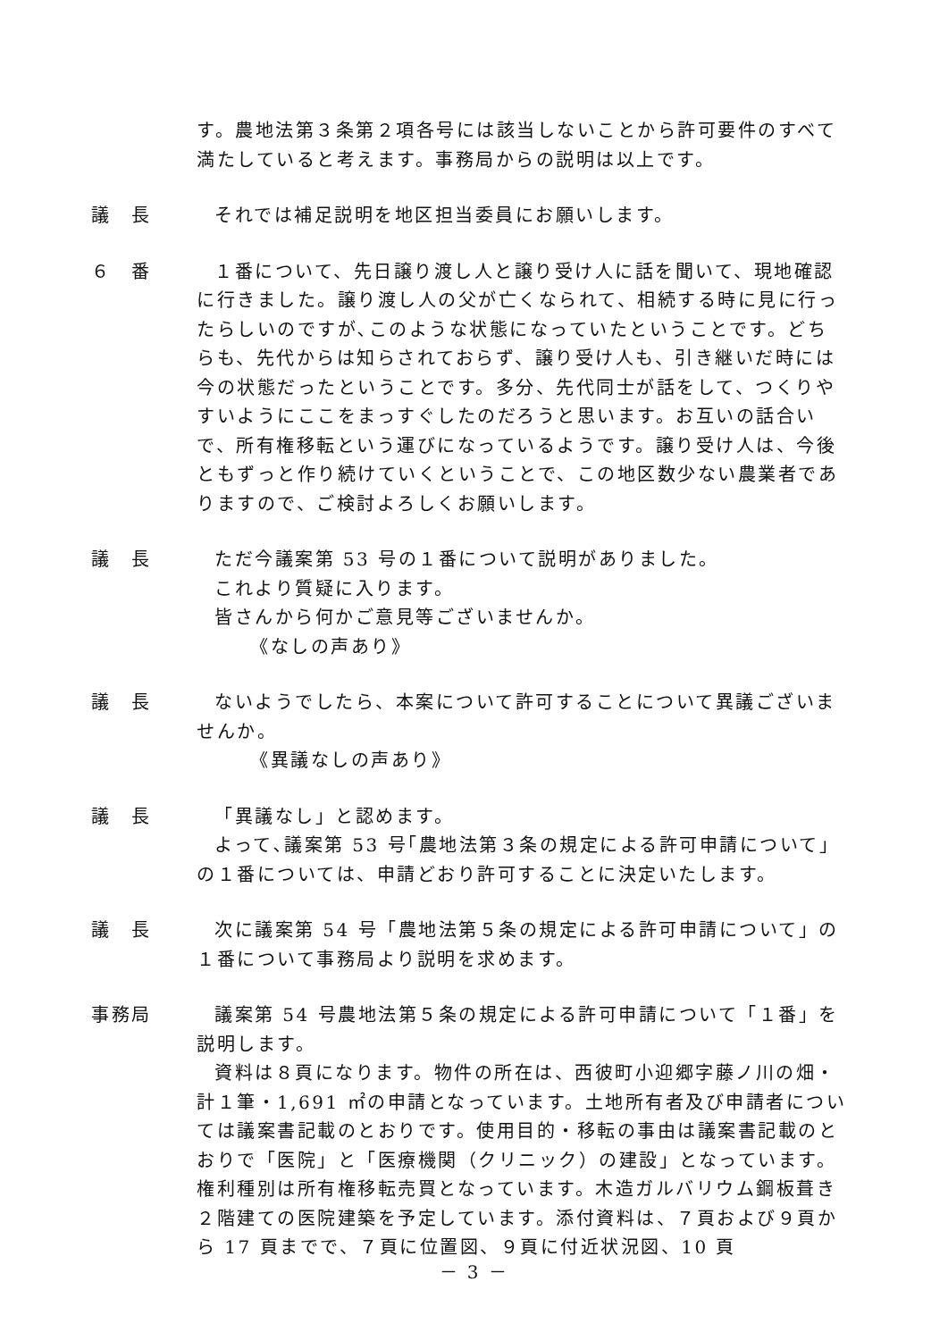す。農地法第３条第２項各号には該当しないことから許可要件のすべて満たしていると考えます。事務局からの説明は以上です。
議　長 それでは補足説明を地区担当委員にお願いします。
６　番 １番について、先日譲り渡し人と譲り受け人に話を聞いて、現地確認に行きました。譲り渡し人の父が亡くなられて、相続する時に見に行ったらしいのですが､このような状態になっていたということです。どちらも、先代からは知らされておらず、譲り受け人も、引き継いだ時には今の状態だったということです。多分、先代同士が話をして、つくりやすいようにここをまっすぐしたのだろうと思います。お互いの話合いで、所有権移転という運びになっているようです。譲り受け人は、今後ともずっと作り続けていくということで、この地区数少ない農業者でありますので、ご検討よろしくお願いします。
議　長 ただ今議案第 53 号の１番について説明がありました。
これより質疑に入ります。
皆さんから何かご意見等ございませんか。
《なしの声あり》
議　長 ないようでしたら、本案について許可することについて異議ございませんか。
《異議なしの声あり》
議　長 「異議なし」と認めます。
よって､議案第 53 号｢農地法第３条の規定による許可申請について｣の１番については、申請どおり許可することに決定いたします。
議　長 次に議案第 54 号「農地法第５条の規定による許可申請について」の１番について事務局より説明を求めます。
事務局 議案第 54 号農地法第５条の規定による許可申請について「１番」を説明します。
資料は８頁になります。物件の所在は、西彼町小迎郷字藤ノ川の畑・計１筆・1,691 ㎡の申請となっています。土地所有者及び申請者については議案書記載のとおりです。使用目的・移転の事由は議案書記載のとおりで「医院」と「医療機関（クリニック）の建設」となっています。権利種別は所有権移転売買となっています。木造ガルバリウム鋼板葺き２階建ての医院建築を予定しています。添付資料は、７頁および９頁から 17 頁までで、７頁に位置図、９頁に付近状況図、10 頁
－ 3 －